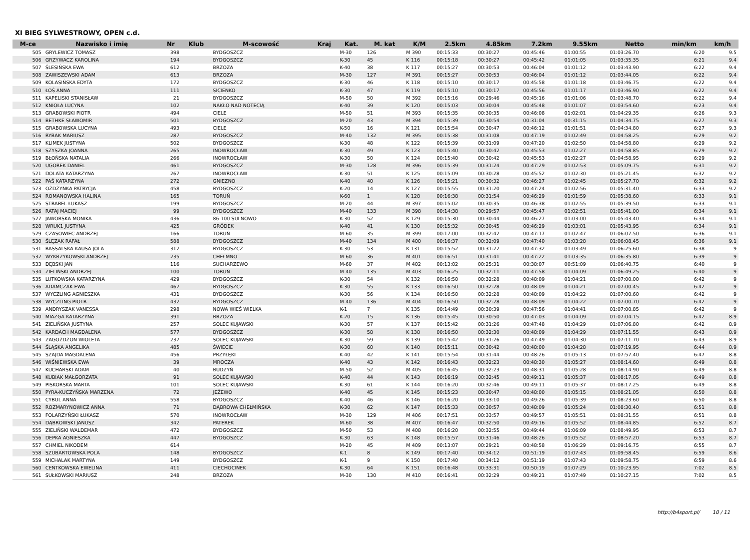XI BIEG SYLWESTROWY, OPEN c.d.
| M-ce | Nazwisko i imię | Nr | Klub | M-scowość | Kraj | Kat. | M. kat | K/M | 2.5km | 4.85km | 7.2km | 9.55km | Netto | min/km | km/h |
| --- | --- | --- | --- | --- | --- | --- | --- | --- | --- | --- | --- | --- | --- | --- | --- |
| 505 | GRYLEWICZ TOMASZ | 398 | | BYDGOSZCZ | | M-30 | 126 | M 390 | 00:15:33 | 00:30:27 | 00:45:46 | 01:00:55 | 01:03:26.70 | 6:20 | 9.5 |
| 506 | GRZYWACZ KAROLINA | 194 | | BYDGOSZCZ | | K-30 | 45 | K 116 | 00:15:18 | 00:30:27 | 00:45:42 | 01:01:05 | 01:03:35.35 | 6:21 | 9.4 |
| 507 | ŚLESIŃSKA EWA | 612 | | BRZOZA | | K-40 | 38 | K 117 | 00:15:27 | 00:30:53 | 00:46:04 | 01:01:12 | 01:03:43.90 | 6:22 | 9.4 |
| 508 | ZAWISZEWSKI ADAM | 613 | | BRZOZA | | M-30 | 127 | M 391 | 00:15:27 | 00:30:53 | 00:46:04 | 01:01:12 | 01:03:44.05 | 6:22 | 9.4 |
| 509 | KOLASIŃSKA EDYTA | 172 | | BYDGOSZCZ | | K-30 | 46 | K 118 | 00:15:10 | 00:30:17 | 00:45:58 | 01:01:18 | 01:03:46.75 | 6:22 | 9.4 |
| 510 | ŁOŚ ANNA | 111 | | SICIENKO | | K-30 | 47 | K 119 | 00:15:10 | 00:30:17 | 00:45:56 | 01:01:17 | 01:03:46.90 | 6:22 | 9.4 |
| 511 | KAPELISKI STANISŁAW | 21 | | BYDGOSZCZ | | M-50 | 50 | M 392 | 00:15:16 | 00:29:46 | 00:45:16 | 01:01:06 | 01:03:48.70 | 6:22 | 9.4 |
| 512 | KNIOŁA LUCYNA | 102 | | NAKŁO NAD NOTECIĄ | | K-40 | 39 | K 120 | 00:15:03 | 00:30:04 | 00:45:48 | 01:01:07 | 01:03:54.60 | 6:23 | 9.4 |
| 513 | GRABOWSKI PIOTR | 494 | | CIELE | | M-50 | 51 | M 393 | 00:15:35 | 00:30:35 | 00:46:08 | 01:02:01 | 01:04:29.35 | 6:26 | 9.3 |
| 514 | BETHKE SŁAWOMIR | 501 | | BYDGOSZCZ | | M-20 | 43 | M 394 | 00:15:39 | 00:30:54 | 00:31:04 | 00:31:15 | 01:04:34.75 | 6:27 | 9.3 |
| 515 | GRABOWSKA LUCYNA | 493 | | CIELE | | K-50 | 16 | K 121 | 00:15:54 | 00:30:47 | 00:46:12 | 01:01:51 | 01:04:34.80 | 6:27 | 9.3 |
| 516 | RYBAK MARIUSZ | 287 | | BYDGOSZCZ | | M-40 | 132 | M 395 | 00:15:38 | 00:31:08 | 00:47:19 | 01:02:49 | 01:04:58.25 | 6:29 | 9.2 |
| 517 | KLIMEK JUSTYNA | 502 | | BYDGOSZCZ | | K-30 | 48 | K 122 | 00:15:39 | 00:31:09 | 00:47:20 | 01:02:50 | 01:04:58.80 | 6:29 | 9.2 |
| 518 | SZYSZKA JOANNA | 265 | | INOWROCŁAW | | K-30 | 49 | K 123 | 00:15:40 | 00:30:42 | 00:45:53 | 01:02:27 | 01:04:58.85 | 6:29 | 9.2 |
| 519 | BŁOŃSKA NATALIA | 266 | | INOWROCŁAW | | K-30 | 50 | K 124 | 00:15:40 | 00:30:42 | 00:45:53 | 01:02:27 | 01:04:58.95 | 6:29 | 9.2 |
| 520 | UGOREK DANIEL | 461 | | BYDGOSZCZ | | M-30 | 128 | M 396 | 00:15:39 | 00:31:24 | 00:47:29 | 01:02:53 | 01:05:09.75 | 6:31 | 9.2 |
| 521 | DOLATA KATARZYNA | 267 | | INOWROCŁAW | | K-30 | 51 | K 125 | 00:15:09 | 00:30:28 | 00:45:52 | 01:02:30 | 01:05:21.45 | 6:32 | 9.2 |
| 522 | PAŚ KATARZYNA | 272 | | GNIEZNO | | K-40 | 40 | K 126 | 00:15:21 | 00:30:32 | 00:46:27 | 01:02:45 | 01:05:27.70 | 6:32 | 9.2 |
| 523 | OŻDŻYŃKA PATRYCJA | 458 | | BYDGOSZCZ | | K-20 | 14 | K 127 | 00:15:55 | 00:31:20 | 00:47:24 | 01:02:56 | 01:05:31.40 | 6:33 | 9.2 |
| 524 | ROMANOWSKA HALINA | 165 | | TORUŃ | | K-60 | 1 | K 128 | 00:16:38 | 00:31:54 | 00:46:29 | 01:01:59 | 01:05:38.60 | 6:33 | 9.1 |
| 525 | STRABEL ŁUKASZ | 199 | | BYDGOSZCZ | | M-20 | 44 | M 397 | 00:15:02 | 00:30:35 | 00:46:38 | 01:02:55 | 01:05:39.50 | 6:33 | 9.1 |
| 526 | RATAJ MACIEJ | 99 | | BYDGOSZCZ | | M-40 | 133 | M 398 | 00:14:38 | 00:29:57 | 00:45:47 | 01:02:51 | 01:05:41.00 | 6:34 | 9.1 |
| 527 | JAWORSKA MONIKA | 436 | | 86-100 SULNOWO | | K-30 | 52 | K 129 | 00:15:30 | 00:30:44 | 00:46:27 | 01:03:00 | 01:05:43.40 | 6:34 | 9.1 |
| 528 | WRUK1 JUSTYNA | 425 | | GRÓDEK | | K-40 | 41 | K 130 | 00:15:32 | 00:30:45 | 00:46:29 | 01:03:01 | 01:05:43.95 | 6:34 | 9.1 |
| 529 | CZASOWIEC ANDRZEJ | 166 | | TORUŃ | | M-60 | 35 | M 399 | 00:17:00 | 00:32:42 | 00:47:17 | 01:02:47 | 01:06:07.50 | 6:36 | 9.1 |
| 530 | ŚLĘZAK RAFAŁ | 588 | | BYDGOSZCZ | | M-40 | 134 | M 400 | 00:16:37 | 00:32:09 | 00:47:40 | 01:03:28 | 01:06:08.45 | 6:36 | 9.1 |
| 531 | RASSALSKA-KAUSA JOLA | 312 | | BYDGOSZCZ | | K-30 | 53 | K 131 | 00:15:52 | 00:31:22 | 00:47:32 | 01:03:49 | 01:06:25.60 | 6:38 | 9 |
| 532 | WYKRZYKOWSKI ANDRZEJ | 235 | | CHEŁMNO | | M-60 | 36 | M 401 | 00:16:51 | 00:31:41 | 00:47:22 | 01:03:35 | 01:06:35.80 | 6:39 | 9 |
| 533 | DĘBSKI JAN | 116 | | SUCHARZEWO | | M-60 | 37 | M 402 | 00:13:02 | 00:25:31 | 00:38:07 | 00:51:09 | 01:06:40.75 | 6:40 | 9 |
| 534 | ZIELIŃSKI ANDRZEJ | 100 | | TORUŃ | | M-40 | 135 | M 403 | 00:16:25 | 00:32:11 | 00:47:58 | 01:04:09 | 01:06:49.25 | 6:40 | 9 |
| 535 | LUTKOWSKA KATARZYNA | 429 | | BYDGOSZCZ | | K-30 | 54 | K 132 | 00:16:50 | 00:32:28 | 00:48:09 | 01:04:21 | 01:07:00.00 | 6:42 | 9 |
| 536 | ADAMCZAK EWA | 467 | | BYDGOSZCZ | | K-30 | 55 | K 133 | 00:16:50 | 00:32:28 | 00:48:09 | 01:04:21 | 01:07:00.45 | 6:42 | 9 |
| 537 | WYCZLING AGNIESZKA | 431 | | BYDGOSZCZ | | K-30 | 56 | K 134 | 00:16:50 | 00:32:28 | 00:48:09 | 01:04:22 | 01:07:00.60 | 6:42 | 9 |
| 538 | WYCZLING PIOTR | 432 | | BYDGOSZCZ | | M-40 | 136 | M 404 | 00:16:50 | 00:32:28 | 00:48:09 | 01:04:22 | 01:07:00.70 | 6:42 | 9 |
| 539 | ANDRYSZAK VANESSA | 298 | | NOWA WIEŚ WIELKA | | K-1 | 7 | K 135 | 00:14:49 | 00:30:39 | 00:47:56 | 01:04:41 | 01:07:00.85 | 6:42 | 9 |
| 540 | MIAZGA KATARZYNA | 391 | | BRZOZA | | K-20 | 15 | K 136 | 00:15:45 | 00:30:50 | 00:47:03 | 01:04:09 | 01:07:04.15 | 6:42 | 8.9 |
| 541 | ZIELIŃSKA JUSTYNA | 257 | | SOLEC KUJAWSKI | | K-30 | 57 | K 137 | 00:15:42 | 00:31:26 | 00:47:48 | 01:04:29 | 01:07:06.80 | 6:42 | 8.9 |
| 542 | KARDACH MAGDALENA | 577 | | BYDGOSZCZ | | K-30 | 58 | K 138 | 00:16:50 | 00:32:30 | 00:48:09 | 01:04:29 | 01:07:11.55 | 6:43 | 8.9 |
| 543 | ZAGOŻDŻON WIOLETA | 237 | | SOLEC KUJAWSKI | | K-30 | 59 | K 139 | 00:15:42 | 00:31:26 | 00:47:49 | 01:04:30 | 01:07:11.70 | 6:43 | 8.9 |
| 544 | ŚLĄSKA ANGELIKA | 485 | | ŚWIECIE | | K-30 | 60 | K 140 | 00:15:11 | 00:30:42 | 00:48:00 | 01:04:28 | 01:07:19.95 | 6:44 | 8.9 |
| 545 | SZAJDA MAGDALENA | 456 | | PRZYŁĘKI | | K-40 | 42 | K 141 | 00:15:54 | 00:31:44 | 00:48:26 | 01:05:13 | 01:07:57.40 | 6:47 | 8.8 |
| 546 | WIŚNIEWSKA EWA | 39 | | MROCZA | | K-40 | 43 | K 142 | 00:16:43 | 00:32:23 | 00:48:30 | 01:05:27 | 01:08:14.60 | 6:49 | 8.8 |
| 547 | KUCHARSKI ADAM | 40 | | BUDZYŃ | | M-50 | 52 | M 405 | 00:16:45 | 00:32:23 | 00:48:31 | 01:05:28 | 01:08:14.90 | 6:49 | 8.8 |
| 548 | KUBIAK MAŁGORZATA | 91 | | SOLEC KUJAWSKI | | K-40 | 44 | K 143 | 00:16:19 | 00:32:45 | 00:49:11 | 01:05:37 | 01:08:17.05 | 6:49 | 8.8 |
| 549 | PISKORSKA MARTA | 101 | | SOLEC KUJAWSKI | | K-30 | 61 | K 144 | 00:16:20 | 00:32:46 | 00:49:11 | 01:05:37 | 01:08:17.25 | 6:49 | 8.8 |
| 550 | PYRA-KUCZYŃSKA MARZENA | 72 | | JEŻEWO | | K-40 | 45 | K 145 | 00:15:23 | 00:30:47 | 00:48:00 | 01:05:15 | 01:08:21.05 | 6:50 | 8.8 |
| 551 | CYBUL ANNA | 558 | | BYDGOSZCZ | | K-40 | 46 | K 146 | 00:16:20 | 00:33:10 | 00:49:26 | 01:05:39 | 01:08:23.60 | 6:50 | 8.8 |
| 552 | ROZMARYNOWICZ ANNA | 71 | | DĄBROWA CHEŁMIŃSKA | | K-30 | 62 | K 147 | 00:15:33 | 00:30:57 | 00:48:09 | 01:05:24 | 01:08:30.40 | 6:51 | 8.8 |
| 553 | FOLARZYŃSKI ŁUKASZ | 570 | | INOWROCŁAW | | M-30 | 129 | M 406 | 00:17:51 | 00:33:57 | 00:49:57 | 01:05:51 | 01:08:31.55 | 6:51 | 8.8 |
| 554 | DĄBROWSKI JANUSZ | 342 | | PATEREK | | M-60 | 38 | M 407 | 00:16:47 | 00:32:50 | 00:49:16 | 01:05:52 | 01:08:44.85 | 6:52 | 8.7 |
| 555 | ZIELIŃSKI WALDEMAR | 472 | | BYDGOSZCZ | | M-50 | 53 | M 408 | 00:16:20 | 00:32:55 | 00:49:44 | 01:06:09 | 01:08:49.95 | 6:53 | 8.7 |
| 556 | DEPKA AGNIESZKA | 447 | | BYDGOSZCZ | | K-30 | 63 | K 148 | 00:15:57 | 00:31:46 | 00:48:26 | 01:05:52 | 01:08:57.20 | 6:53 | 8.7 |
| 557 | CHMIEL NIKODEM | 614 | | | | M-20 | 45 | M 409 | 00:13:07 | 00:29:21 | 00:48:58 | 01:06:29 | 01:09:16.75 | 6:55 | 8.7 |
| 558 | SZUBARTOWSKA POLA | 148 | | BYDGOSZCZ | | K-1 | 8 | K 149 | 00:17:40 | 00:34:12 | 00:51:19 | 01:07:43 | 01:09:58.45 | 6:59 | 8.6 |
| 559 | MICHALAK MARTYNA | 149 | | BYDGOSZCZ | | K-1 | 9 | K 150 | 00:17:40 | 00:34:12 | 00:51:19 | 01:07:43 | 01:09:58.75 | 6:59 | 8.6 |
| 560 | CENTKOWSKA EWELINA | 411 | | CIECHOCINEK | | K-30 | 64 | K 151 | 00:16:48 | 00:33:31 | 00:50:19 | 01:07:29 | 01:10:23.95 | 7:02 | 8.5 |
| 561 | SUŁKOWSKI MARIUSZ | 248 | | BRZOZA | | M-30 | 130 | M 410 | 00:16:41 | 00:32:29 | 00:49:21 | 01:07:49 | 01:10:27.15 | 7:02 | 8.5 |
http://b4sport.pl/ 10 / 11